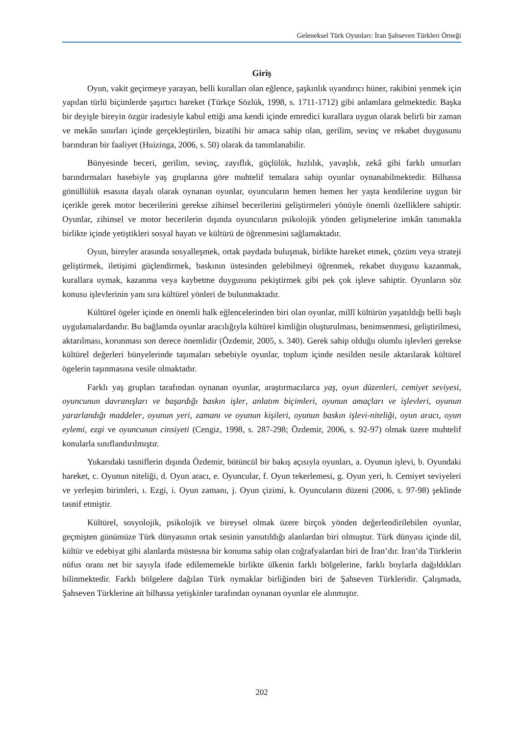Geleneksel Türk Oyunları: İran Şahseven Türkleri Örneği
Giriş
Oyun, vakit geçirmeye yarayan, belli kuralları olan eğlence, şaşkınlık uyandırıcı hüner, rakibini yenmek için yapılan türlü biçimlerde şaşırtıcı hareket (Türkçe Sözlük, 1998, s. 1711-1712) gibi anlamlara gelmektedir. Başka bir deyişle bireyin özgür iradesiyle kabul ettiği ama kendi içinde emredici kurallara uygun olarak belirli bir zaman ve mekân sınırları içinde gerçekleştirilen, bizatihi bir amaca sahip olan, gerilim, sevinç ve rekabet duygusunu barındıran bir faaliyet (Huizinga, 2006, s. 50) olarak da tanımlanabilir.
Bünyesinde beceri, gerilim, sevinç, zayıflık, güçlülük, hızlılık, yavaşlık, zekâ gibi farklı unsurları barındırmaları hasebiyle yaş gruplarına göre muhtelif temalara sahip oyunlar oynanabilmektedir. Bilhassa gönüllülük esasına dayalı olarak oynanan oyunlar, oyuncuların hemen hemen her yaşta kendilerine uygun bir içerikle gerek motor becerilerini gerekse zihinsel becerilerini geliştirmeleri yönüyle önemli özelliklere sahiptir. Oyunlar, zihinsel ve motor becerilerin dışında oyuncuların psikolojik yönden gelişmelerine imkân tanımakla birlikte içinde yetiştikleri sosyal hayatı ve kültürü de öğrenmesini sağlamaktadır.
Oyun, bireyler arasında sosyalleşmek, ortak paydada buluşmak, birlikte hareket etmek, çözüm veya strateji geliştirmek, iletişimi güçlendirmek, baskının üstesinden gelebilmeyi öğrenmek, rekabet duygusu kazanmak, kurallara uymak, kazanma veya kaybetme duygusunu pekiştirmek gibi pek çok işleve sahiptir. Oyunların söz konusu işlevlerinin yanı sıra kültürel yönleri de bulunmaktadır.
Kültürel ögeler içinde en önemli halk eğlencelerinden biri olan oyunlar, millî kültürün yaşatıldığı belli başlı uygulamalardandır. Bu bağlamda oyunlar aracılığıyla kültürel kimliğin oluşturulması, benimsenmesi, geliştirilmesi, aktarılması, korunması son derece önemlidir (Özdemir, 2005, s. 340). Gerek sahip olduğu olumlu işlevleri gerekse kültürel değerleri bünyelerinde taşımaları sebebiyle oyunlar, toplum içinde nesilden nesile aktarılarak kültürel ögelerin taşınmasına vesile olmaktadır.
Farklı yaş grupları tarafından oynanan oyunlar, araştırmacılarca yaş, oyun düzenleri, cemiyet seviyesi, oyuncunun davranışları ve başardığı baskın işler, anlatım biçimleri, oyunun amaçları ve işlevleri, oyunun yararlandığı maddeler, oyunun yeri, zamanı ve oyunun kişileri, oyunun baskın işlevi-niteliği, oyun aracı, oyun eylemi, ezgi ve oyuncunun cinsiyeti (Cengiz, 1998, s. 287-298; Özdemir, 2006, s. 92-97) olmak üzere muhtelif konularla sınıflandırılmıştır.
Yukarıdaki tasniflerin dışında Özdemir, bütüncül bir bakış açısıyla oyunları, a. Oyunun işlevi, b. Oyundaki hareket, c. Oyunun niteliği, d. Oyun aracı, e. Oyuncular, f. Oyun tekerlemesi, g. Oyun yeri, h. Cemiyet seviyeleri ve yerleşim birimleri, ı. Ezgi, i. Oyun zamanı, j. Oyun çizimi, k. Oyuncuların düzeni (2006, s. 97-98) şeklinde tasnif etmiştir.
Kültürel, sosyolojik, psikolojik ve bireysel olmak üzere birçok yönden değerlendirilebilen oyunlar, geçmişten günümüze Türk dünyasının ortak sesinin yansıtıldığı alanlardan biri olmuştur. Türk dünyası içinde dil, kültür ve edebiyat gibi alanlarda müstesna bir konuma sahip olan coğrafyalardan biri de İran’dır. İran’da Türklerin nüfus oranı net bir sayıyla ifade edilememekle birlikte ülkenin farklı bölgelerine, farklı boylarla dağıldıkları bilinmektedir. Farklı bölgelere dağılan Türk oymaklar birliğinden biri de Şahseven Türkleridir. Çalışmada, Şahseven Türklerine ait bilhassa yetişkinler tarafından oynanan oyunlar ele alınmıştır.
202